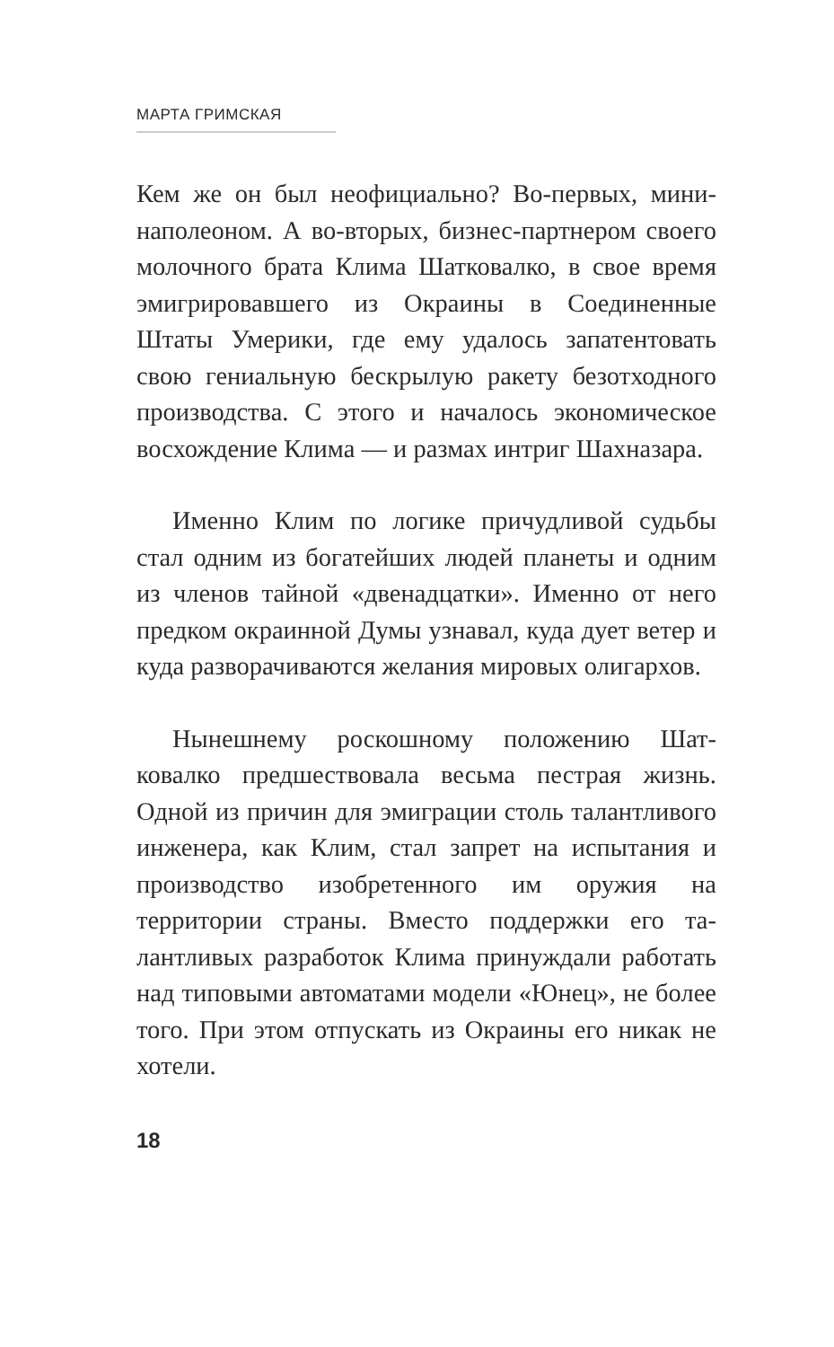МАРТА ГРИМСКАЯ
Кем же он был неофициально? Во-первых, мини­наполеоном. А во-вторых, бизнес-партнером сво­его молочного брата Клима Шатковалко, в свое время эмигрировавшего из Окраины в Соеди­ненные Штаты Умерики, где ему удалось запа­тентовать свою гениальную бескрылую ракету безотходного производства. С этого и началось экономическое восхождение Клима — и размах интриг Шахназара.
Именно Клим по логике причудливой судьбы стал одним из богатейших людей планеты и од­ним из членов тайной «двенадцатки». Именно от него предком окраинной Думы узнавал, куда дует ветер и куда разворачиваются желания ми­ровых олигархов.
Нынешнему роскошному положению Шат­ковалко предшествовала весьма пестрая жизнь. Одной из причин для эмиграции столь талантли­вого инженера, как Клим, стал запрет на испы­тания и производство изобретенного им оружия на территории страны. Вместо поддержки его та­лантливых разработок Клима принуждали рабо­тать над типовыми автоматами модели «Юнец», не более того. При этом отпускать из Окраины его никак не хотели.
18